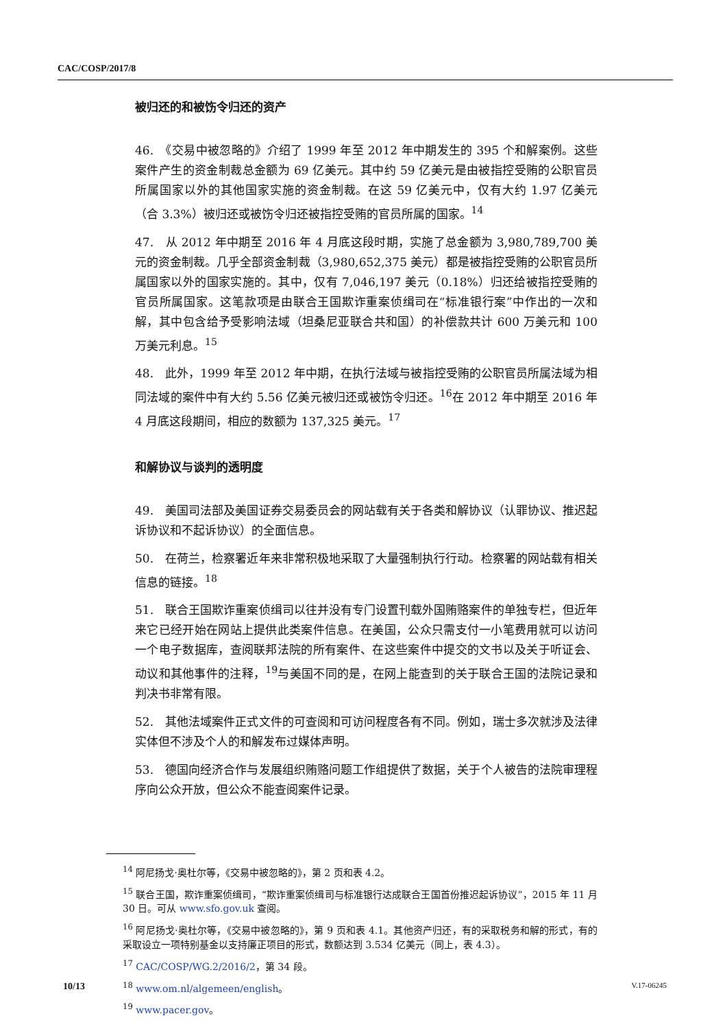CAC/COSP/2017/8
被归还的和被饬令归还的资产
46.　《交易中被忽略的》介绍了 1999 年至 2012 年中期发生的 395 个和解案例。这些案件产生的资金制裁总金额为 69 亿美元。其中约 59 亿美元是由被指控受贿的公职官员所属国家以外的其他国家实施的资金制裁。在这 59 亿美元中，仅有大约 1.97 亿美元（合 3.3%）被归还或被饬令归还被指控受贿的官员所属的国家。<sup>14</sup>
47.　从 2012 年中期至 2016 年 4 月底这段时期，实施了总金额为 3,980,789,700 美元的资金制裁。几乎全部资金制裁（3,980,652,375 美元）都是被指控受贿的公职官员所属国家以外的国家实施的。其中，仅有 7,046,197 美元（0.18%）归还给被指控受贿的官员所属国家。这笔款项是由联合王国欺诈重案侦缉司在“标准银行案”中作出的一次和解，其中包含给予受影响法域（坦桑尼亚联合共和国）的补偿款共计 600 万美元和 100 万美元利息。<sup>15</sup>
48.　此外，1999 年至 2012 年中期，在执行法域与被指控受贿的公职官员所属法域为相同法域的案件中有大约 5.56 亿美元被归还或被饬令归还。<sup>16</sup>在 2012 年中期至 2016 年 4 月底这段期间，相应的数额为 137,325 美元。<sup>17</sup>
和解协议与谈判的透明度
49.　美国司法部及美国证券交易委员会的网站载有关于各类和解协议（认罪协议、推迟起诉协议和不起诉协议）的全面信息。
50.　在荷兰，检察署近年来非常积极地采取了大量强制执行行动。检察署的网站载有相关信息的链接。<sup>18</sup>
51.　联合王国欺诈重案侦缉司以往并没有专门设置刊载外国贿赂案件的单独专栏，但近年来它已经开始在网站上提供此类案件信息。在美国，公众只需支付一小笔费用就可以访问一个电子数据库，查阅联邦法院的所有案件、在这些案件中提交的文书以及关于听证会、动议和其他事件的注释，<sup>19</sup>与美国不同的是，在网上能查到的关于联合王国的法院记录和判决书非常有限。
52.　其他法域案件正式文件的可查阅和可访问程度各有不同。例如，瑞士多次就涉及法律实体但不涉及个人的和解发布过媒体声明。
53.　德国向经济合作与发展组织贿赂问题工作组提供了数据，关于个人被告的法院审理程序向公众开放，但公众不能查阅案件记录。
<sup>14</sup> 阿尼扬戈·奥杜尔等，《交易中被忽略的》，第 2 页和表 4.2。
<sup>15</sup> 联合王国，欺诈重案侦缉司，“欺诈重案侦缉司与标准银行达成联合王国首份推迟起诉协议”，2015 年 11 月 30 日。可从 www.sfo.gov.uk 查阅。
<sup>16</sup> 阿尼扬戈·奥杜尔等，《交易中被忽略的》，第 9 页和表 4.1。其他资产归还，有的采取税务和解的形式，有的采取设立一项特别基金以支持廉正项目的形式，数额达到 3.534 亿美元（同上，表 4.3）。
<sup>17</sup> CAC/COSP/WG.2/2016/2，第 34 段。
<sup>18</sup> www.om.nl/algemeen/english。
<sup>19</sup> www.pacer.gov。
10/13 V.17-06245